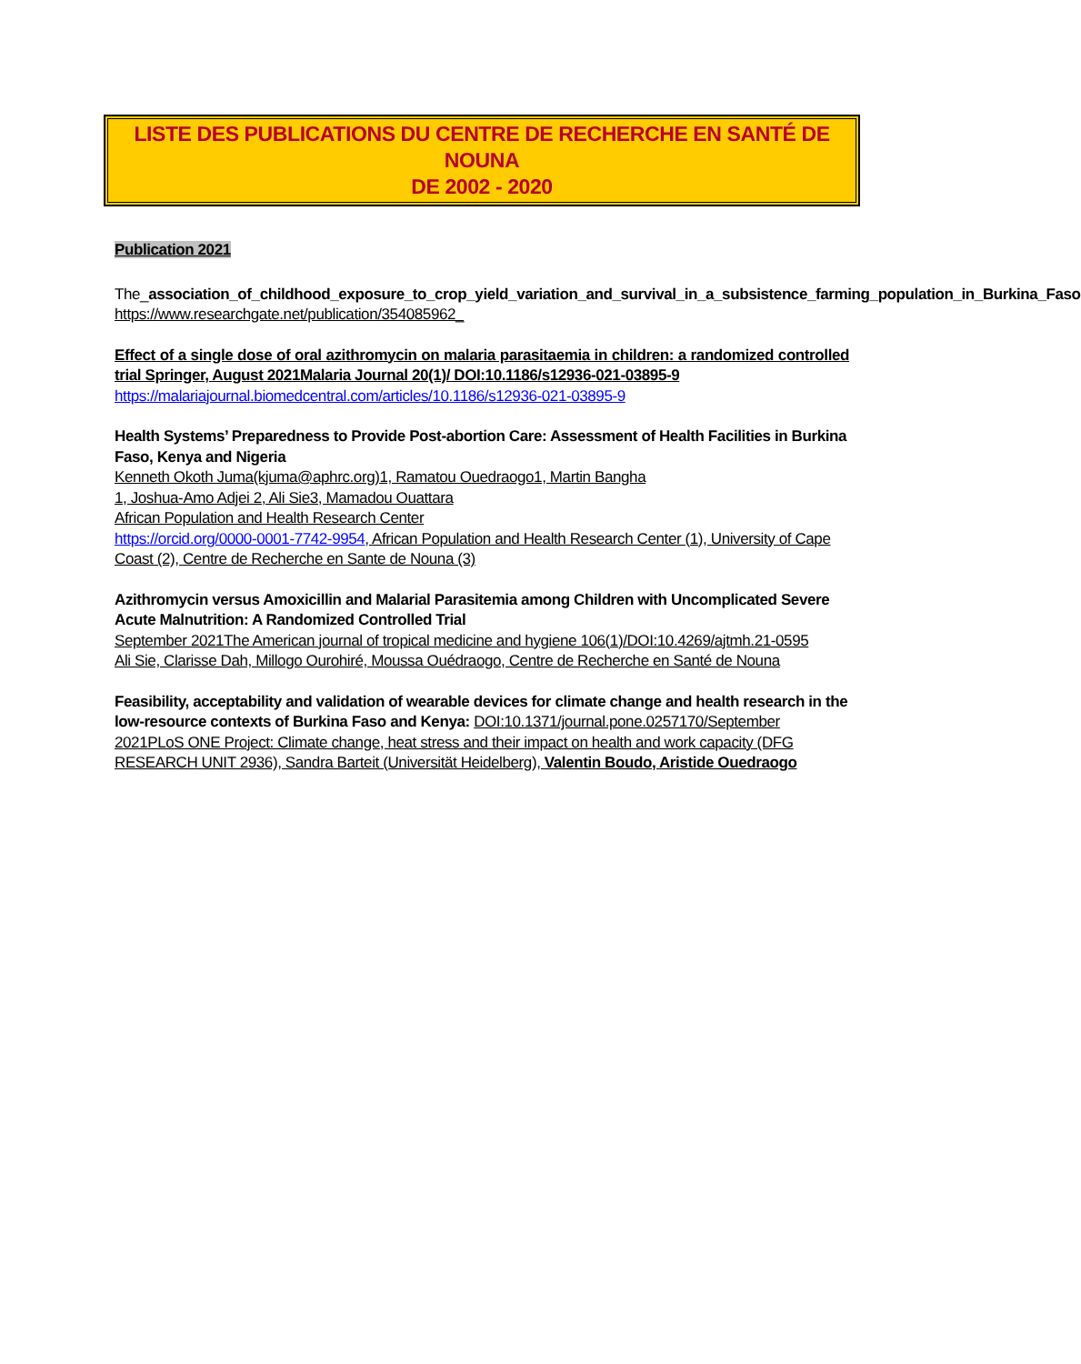LISTE DES PUBLICATIONS DU CENTRE DE RECHERCHE EN SANTÉ DE NOUNA
DE 2002 - 2020
Publication 2021
The_association_of_childhood_exposure_to_crop_yield_variation_and_survival_in_a_subsistence_farming_population_in_Burkina_Faso
https://www.researchgate.net/publication/354085962_
Effect of a single dose of oral azithromycin on malaria parasitaemia in children: a randomized controlled trial Springer, August 2021Malaria Journal 20(1)/ DOI:10.1186/s12936-021-03895-9
https://malariajournal.biomedcentral.com/articles/10.1186/s12936-021-03895-9
Health Systems’ Preparedness to Provide Post-abortion Care: Assessment of Health Facilities in Burkina Faso, Kenya and Nigeria
Kenneth Okoth Juma(kjuma@aphrc.org)1, Ramatou Ouedraogo1, Martin Bangha
1, Joshua-Amo Adjei 2, Ali Sie3, Mamadou Ouattara
African Population and Health Research Center
https://orcid.org/0000-0001-7742-9954, African Population and Health Research Center (1), University of Cape Coast (2), Centre de Recherche en Sante de Nouna (3)
Azithromycin versus Amoxicillin and Malarial Parasitemia among Children with Uncomplicated Severe Acute Malnutrition: A Randomized Controlled Trial
September 2021The American journal of tropical medicine and hygiene 106(1)/DOI:10.4269/ajtmh.21-0595
Ali Sie, Clarisse Dah, Millogo Ourohiré, Moussa Ouédraogo, Centre de Recherche en Santé de Nouna
Feasibility, acceptability and validation of wearable devices for climate change and health research in the low-resource contexts of Burkina Faso and Kenya: DOI:10.1371/journal.pone.0257170/September 2021PLoS ONE Project: Climate change, heat stress and their impact on health and work capacity (DFG RESEARCH UNIT 2936), Sandra Barteit (Universität Heidelberg), Valentin Boudo, Aristide Ouedraogo